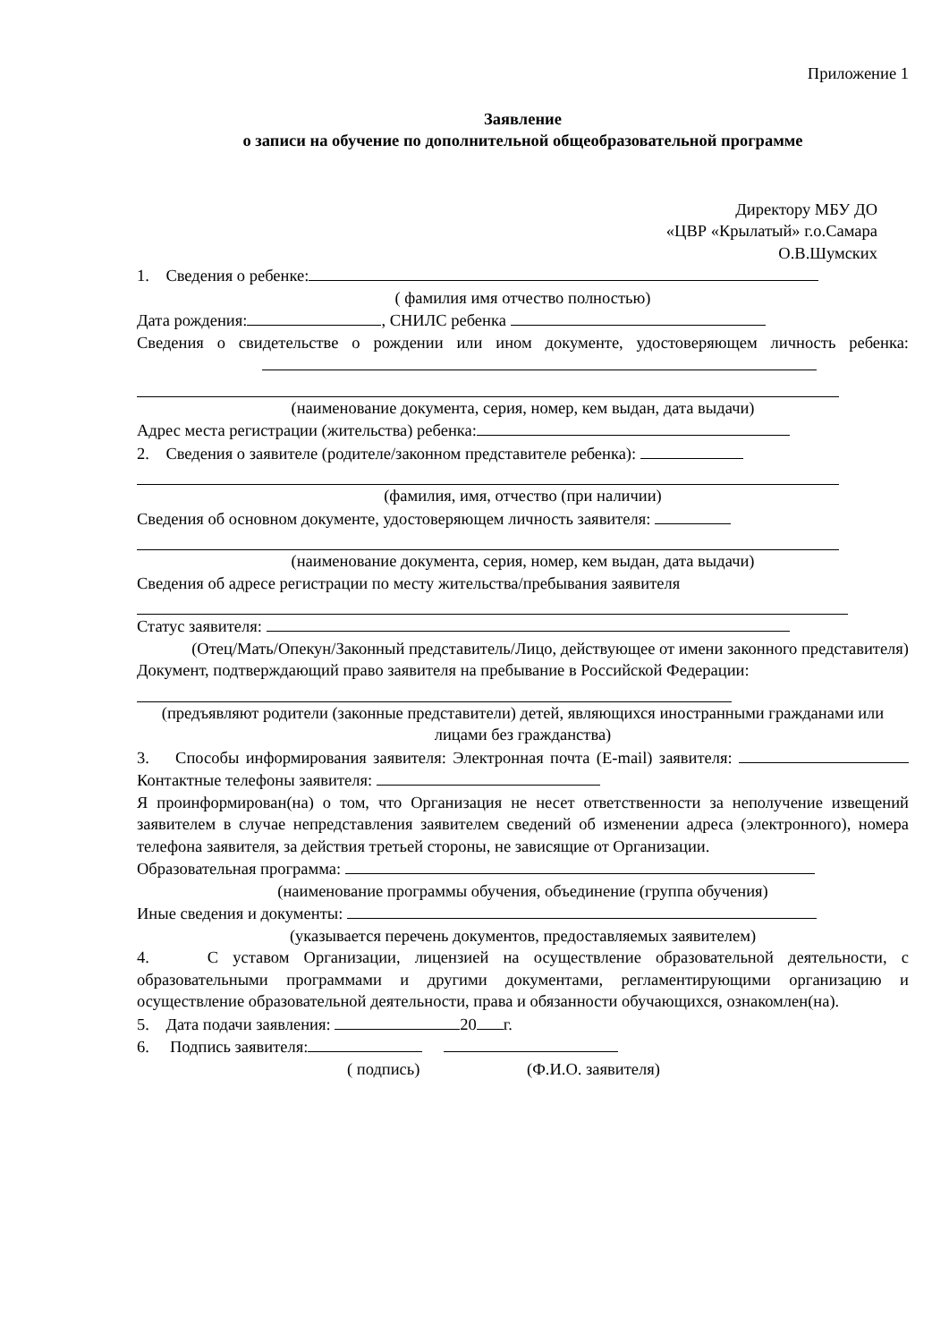Приложение 1
Заявление
о записи на обучение по дополнительной общеобразовательной программе
Директору МБУ ДО
«ЦВР «Крылатый» г.о.Самара
О.В.Шумских
1. Сведения о ребенке:
( фамилия имя отчество полностью)
Дата рождения: , СНИЛС ребенка
Сведения о свидетельстве о рождении или ином документе, удостоверяющем личность ребенка:
(наименование документа, серия, номер, кем выдан, дата выдачи)
Адрес места регистрации (жительства) ребенка:
2. Сведения о заявителе (родителе/законном представителе ребенка):
(фамилия, имя, отчество (при наличии)
Сведения об основном документе, удостоверяющем личность заявителя:
(наименование документа, серия, номер, кем выдан, дата выдачи)
Сведения об адресе регистрации по месту жительства/пребывания заявителя
Статус заявителя:
(Отец/Мать/Опекун/Законный представитель/Лицо, действующее от имени законного представителя)
Документ, подтверждающий право заявителя на пребывание в Российской Федерации:
(предъявляют родители (законные представители) детей, являющихся иностранными гражданами или лицами без гражданства)
3. Способы информирования заявителя: Электронная почта (E-mail) заявителя: Контактные телефоны заявителя:
Я проинформирован(на) о том, что Организация не несет ответственности за неполучение извещений заявителем в случае непредставления заявителем сведений об изменении адреса (электронного), номера телефона заявителя, за действия третьей стороны, не зависящие от Организации.
Образовательная программа:
(наименование программы обучения, объединение (группа обучения)
Иные сведения и документы:
(указывается перечень документов, предоставляемых заявителем)
4. С уставом Организации, лицензией на осуществление образовательной деятельности, с образовательными программами и другими документами, регламентирующими организацию и осуществление образовательной деятельности, права и обязанности обучающихся, ознакомлен(на).
5. Дата подачи заявления: 20 г.
6. Подпись заявителя:
( подпись) (Ф.И.О. заявителя)